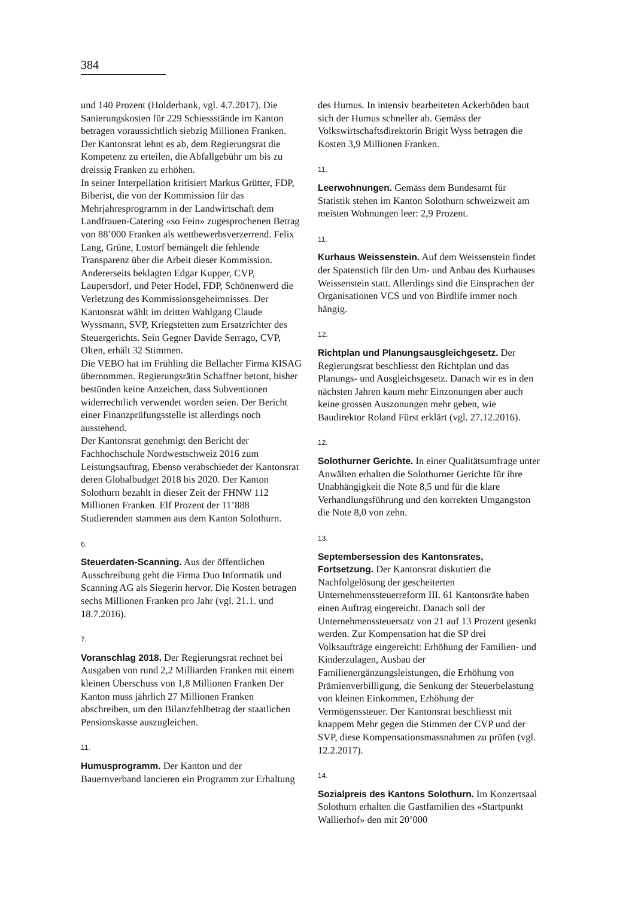384
und 140 Prozent (Holderbank, vgl. 4.7.2017). Die Sanierungskosten für 229 Schiessstände im Kanton betragen voraussichtlich siebzig Millionen Franken. Der Kantonsrat lehnt es ab, dem Regierungsrat die Kompetenz zu erteilen, die Abfallgebühr um bis zu dreissig Franken zu erhöhen.
In seiner Interpellation kritisiert Markus Grütter, FDP, Biberist, die von der Kommission für das Mehrjahresprogramm in der Landwirtschaft dem Landfrauen-Catering «so Fein» zugesprochenen Betrag von 88’000 Franken als wettbewerbsverzerrend. Felix Lang, Grüne, Lostorf bemängelt die fehlende Transparenz über die Arbeit dieser Kommission. Andererseits beklagten Edgar Kupper, CVP, Laupersdorf, und Peter Hodel, FDP, Schönenwerd die Verletzung des Kommissionsgeheimnisses. Der Kantonsrat wählt im dritten Wahlgang Claude Wyssmann, SVP, Kriegstetten zum Ersatzrichter des Steuergerichts. Sein Gegner Davide Serrago, CVP, Olten, erhält 32 Stimmen.
Die VEBO hat im Frühling die Bellacher Firma KISAG übernommen. Regierungsrätin Schaffner betont, bisher bestünden keine Anzeichen, dass Subventionen widerrechtlich verwendet worden seien. Der Bericht einer Finanzprüfungsstelle ist allerdings noch ausstehend.
Der Kantonsrat genehmigt den Bericht der Fachhochschule Nordwestschweiz 2016 zum Leistungsauftrag, Ebenso verabschiedet der Kantonsrat deren Globalbudget 2018 bis 2020. Der Kanton Solothurn bezahlt in dieser Zeit der FHNW 112 Millionen Franken. Elf Prozent der 11’888 Studierenden stammen aus dem Kanton Solothurn.
6.
Steuerdaten-Scanning. Aus der öffentlichen Ausschreibung geht die Firma Duo Informatik und Scanning AG als Siegerin hervor. Die Kosten betragen sechs Millionen Franken pro Jahr (vgl. 21.1. und 18.7.2016).
7.
Voranschlag 2018. Der Regierungsrat rechnet bei Ausgaben von rund 2,2 Milliarden Franken mit einem kleinen Überschuss von 1,8 Millionen Franken Der Kanton muss jährlich 27 Millionen Franken abschreiben, um den Bilanzfehlbetrag der staatlichen Pensionskasse auszugleichen.
11.
Humusprogramm. Der Kanton und der Bauernverband lancieren ein Programm zur Erhaltung
des Humus. In intensiv bearbeiteten Ackerböden baut sich der Humus schneller ab. Gemäss der Volkswirtschaftsdirektorin Brigit Wyss betragen die Kosten 3,9 Millionen Franken.
11.
Leerwohnungen. Gemäss dem Bundesamt für Statistik stehen im Kanton Solothurn schweizweit am meisten Wohnungen leer: 2,9 Prozent.
11.
Kurhaus Weissenstein. Auf dem Weissenstein findet der Spatenstich für den Um- und Anbau des Kurhauses Weissenstein statt. Allerdings sind die Einsprachen der Organisationen VCS und von Birdlife immer noch hängig.
12.
Richtplan und Planungsausgleichgesetz. Der Regierungsrat beschliesst den Richtplan und das Planungs- und Ausgleichsgesetz. Danach wir es in den nächsten Jahren kaum mehr Einzonungen aber auch keine grossen Auszonungen mehr geben, wie Baudirektor Roland Fürst erklärt (vgl. 27.12.2016).
12.
Solothurner Gerichte. In einer Qualitätsumfrage unter Anwälten erhalten die Solothurner Gerichte für ihre Unabhängigkeit die Note 8,5 und für die klare Verhandlungsführung und den korrekten Umgangston die Note 8,0 von zehn.
13.
Septembersession des Kantonsrates, Fortsetzung. Der Kantonsrat diskutiert die Nachfolgelösung der gescheiterten Unternehmenssteuerreform III. 61 Kantonsräte haben einen Auftrag eingereicht. Danach soll der Unternehmenssteuersatz von 21 auf 13 Prozent gesenkt werden. Zur Kompensation hat die SP drei Volksaufträge eingereicht: Erhöhung der Familien- und Kinderzulagen, Ausbau der Familienergänzungsleistungen, die Erhöhung von Prämienverbilligung, die Senkung der Steuerbelastung von kleinen Einkommen, Erhöhung der Vermögenssteuer. Der Kantonsrat beschliesst mit knappem Mehr gegen die Stimmen der CVP und der SVP, diese Kompensationsmassnahmen zu prüfen (vgl. 12.2.2017).
14.
Sozialpreis des Kantons Solothurn. Im Konzertsaal Solothurn erhalten die Gastfamilien des «Startpunkt Wallierhof» den mit 20’000